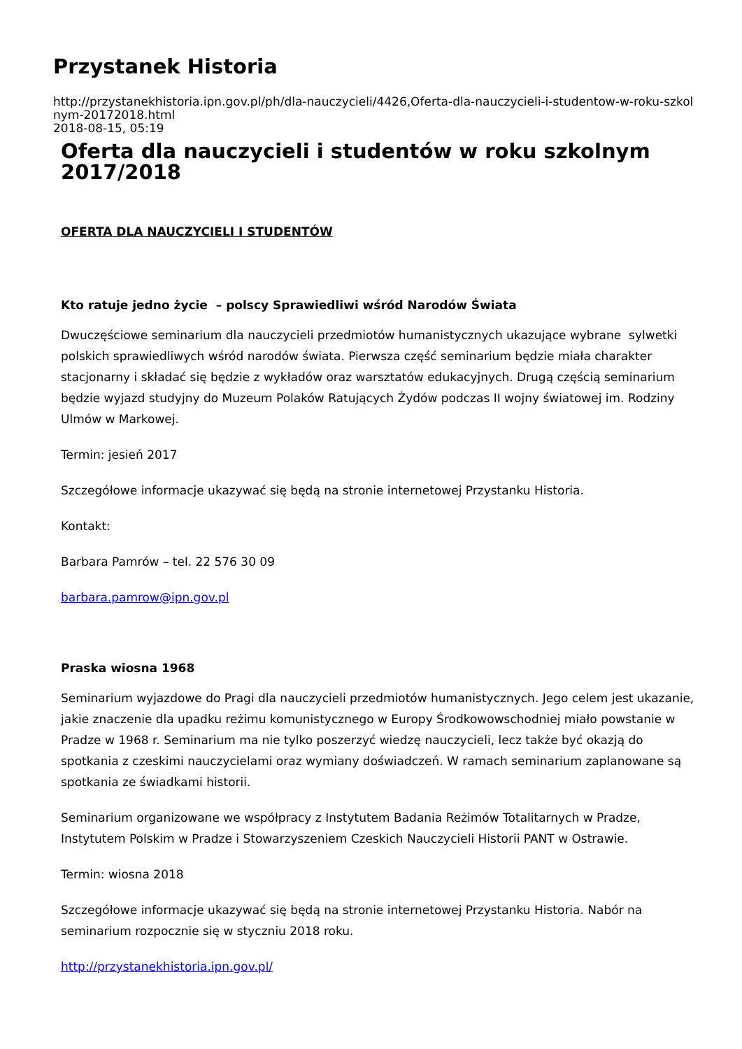Przystanek Historia
http://przystanekhistoria.ipn.gov.pl/ph/dla-nauczycieli/4426,Oferta-dla-nauczycieli-i-studentow-w-roku-szkol
nym-20172018.html
2018-08-15, 05:19
Oferta dla nauczycieli i studentów w roku szkolnym 2017/2018
OFERTA DLA NAUCZYCIELI I STUDENTÓW
Kto ratuje jedno życie – polscy Sprawiedliwi wśród Narodów Świata
Dwuczęściowe seminarium dla nauczycieli przedmiotów humanistycznych ukazujące wybrane sylwetki polskich sprawiedliwych wśród narodów świata. Pierwsza część seminarium będzie miała charakter stacjonarny i składać się będzie z wykładów oraz warsztatów edukacyjnych. Drugą częścią seminarium będzie wyjazd studyjny do Muzeum Polaków Ratujących Żydów podczas II wojny światowej im. Rodziny Ulmów w Markowej.
Termin: jesień 2017
Szczegółowe informacje ukazywać się będą na stronie internetowej Przystanku Historia.
Kontakt:
Barbara Pamrów – tel. 22 576 30 09
barbara.pamrow@ipn.gov.pl
Praska wiosna 1968
Seminarium wyjazdowe do Pragi dla nauczycieli przedmiotów humanistycznych. Jego celem jest ukazanie, jakie znaczenie dla upadku reżimu komunistycznego w Europy Środkowowschodniej miało powstanie w Pradze w 1968 r. Seminarium ma nie tylko poszerzyć wiedzę nauczycieli, lecz także być okazją do spotkania z czeskimi nauczycielami oraz wymiany doświadczeń. W ramach seminarium zaplanowane są spotkania ze świadkami historii.
Seminarium organizowane we współpracy z Instytutem Badania Reżimów Totalitarnych w Pradze, Instytutem Polskim w Pradze i Stowarzyszeniem Czeskich Nauczycieli Historii PANT w Ostrawie.
Termin: wiosna 2018
Szczegółowe informacje ukazywać się będą na stronie internetowej Przystanku Historia. Nabór na seminarium rozpocznie się w styczniu 2018 roku.
http://przystanekhistoria.ipn.gov.pl/